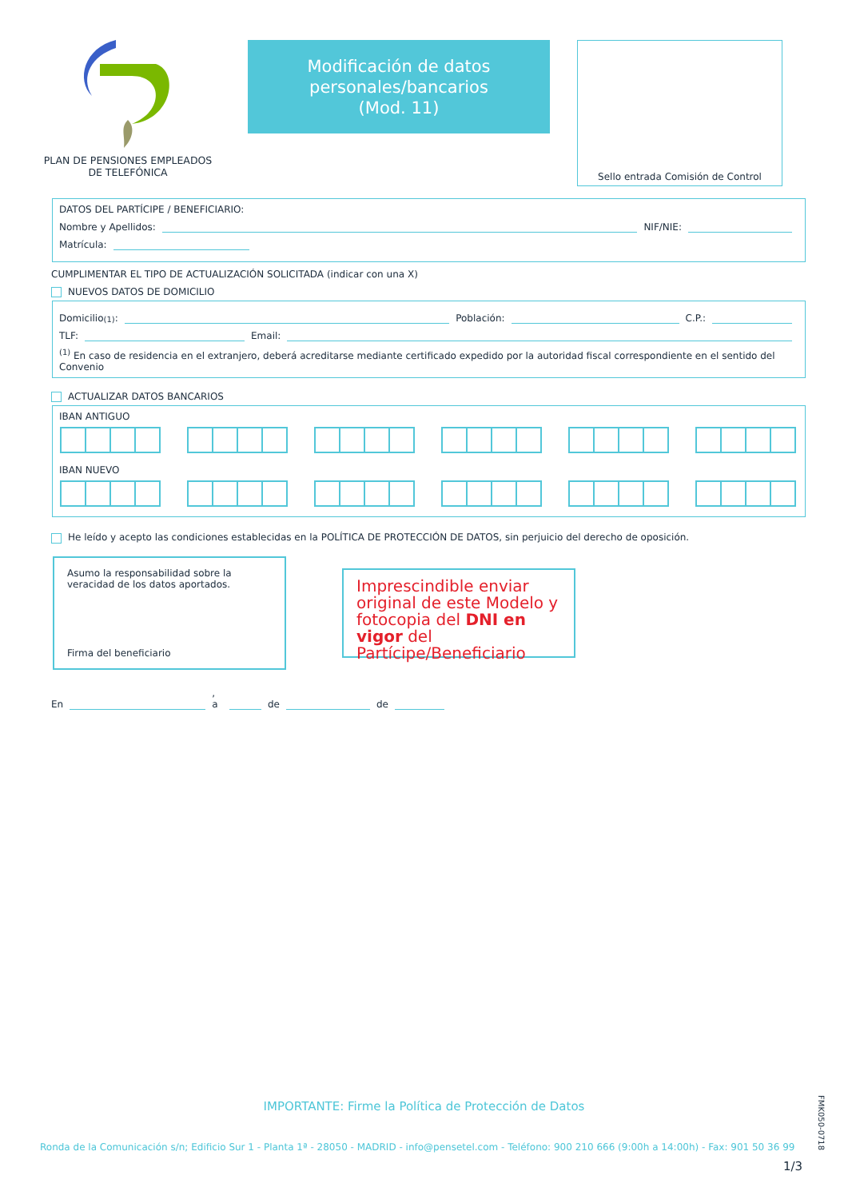PLAN DE PENSIONES EMPLEADOS
DE TELEFÓNICA
Modificación de datos
personales/bancarios
(Mod. 11)
Sello entrada Comisión de Control
DATOS DEL PARTÍCIPE / BENEFICIARIO:
Nombre y Apellidos: NIF/NIE:
Matrícula:
CUMPLIMENTAR EL TIPO DE ACTUALIZACIÓN SOLICITADA (indicar con una X)
NUEVOS DATOS DE DOMICILIO
Domicilio <sup>(1)</sup>: Población: C.P.:
TLF: Email:
<sup>(1)</sup> En caso de residencia en el extranjero, deberá acreditarse mediante certificado expedido por la autoridad fiscal correspondiente en el sentido del Convenio
ACTUALIZAR DATOS BANCARIOS
IBAN ANTIGUO
IBAN NUEVO
He leído y acepto las condiciones establecidas en la POLÍTICA DE PROTECCIÓN DE DATOS, sin perjuicio del derecho de oposición.
Asumo la responsabilidad sobre la veracidad de los datos aportados.
Firma del beneficiario
Imprescindible enviar original de este Modelo y fotocopia del DNI en vigor del Partícipe/Beneficiario
En , a de de
IMPORTANTE: Firme la Política de Protección de Datos
Ronda de la Comunicación s/n; Edificio Sur 1 - Planta 1ª - 28050 - MADRID - info@pensetel.com - Teléfono: 900 210 666 (9:00h a 14:00h) - Fax: 901 50 36 99
1/3
FMK050-0718